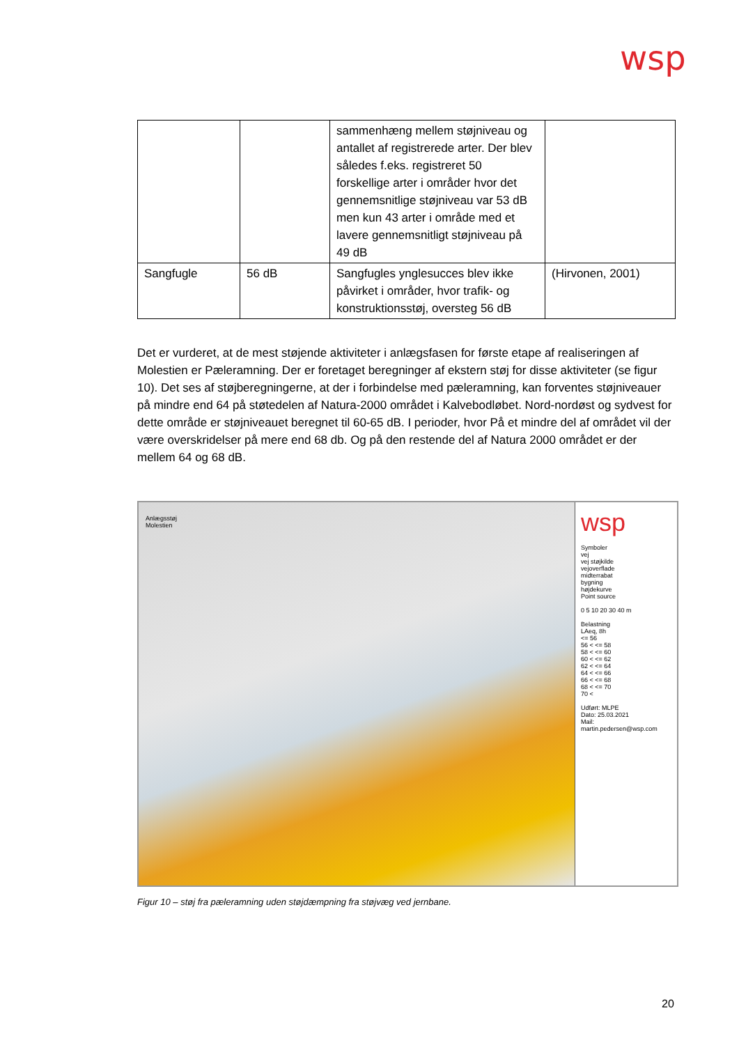wsp
| | | sammenhæng mellem støjniveau og antallet af registrerede arter. Der blev således f.eks. registreret 50 forskellige arter i områder hvor det gennemsnitlige støjniveau var 53 dB men kun 43 arter i område med et lavere gennemsnitligt støjniveau på 49 dB | |
| Sangfugle | 56 dB | Sangfugles ynglesucces blev ikke påvirket i områder, hvor trafik- og konstruktionsstøj, oversteg 56 dB | (Hirvonen, 2001) |
Det er vurderet, at de mest støjende aktiviteter i anlægsfasen for første etape af realiseringen af Molestien er Pæleramning. Der er foretaget beregninger af ekstern støj for disse aktiviteter (se figur 10). Det ses af støjberegningerne, at der i forbindelse med pæleramning, kan forventes støjniveauer på mindre end 64 på støtedelen af Natura-2000 området i Kalvebodløbet. Nord-nordøst og sydvest for dette område er støjniveauet beregnet til 60-65 dB. I perioder, hvor På et mindre del af området vil der være overskridelser på mere end 68 db. Og på den restende del af Natura 2000 området er der mellem 64 og 68 dB.
Anlægsstøj
Molestien
wsp
Symboler
vej
vej støjkilde
vejoverflade
midterrabat
bygning
højdekurve
Point source
0 5 10 20 30 40 m
Belastning
LAeq, 8h
<= 56
56 < <= 58
58 < <= 60
60 < <= 62
62 < <= 64
64 < <= 66
66 < <= 68
68 < <= 70
70 <
Udført: MLPE
Dato: 25.03.2021
Mail: martin.pedersen@wsp.com
Figur 10 – støj fra pæleramning uden støjdæmpning fra støjvæg ved jernbane.
20